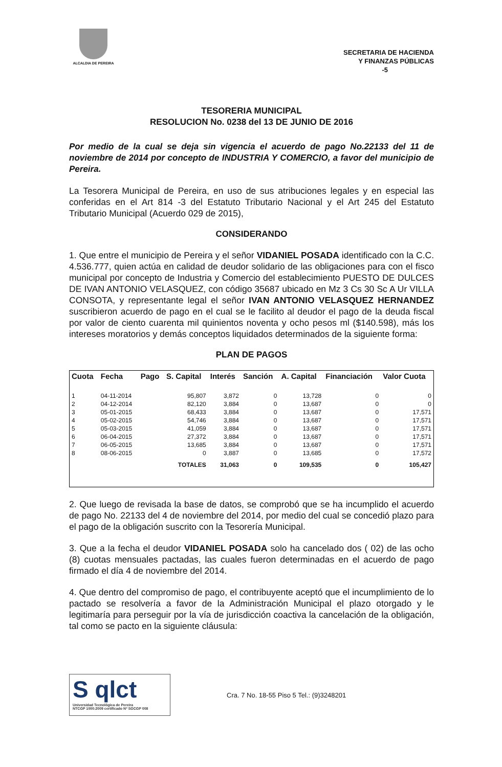ALCALDIA DE PEREIRA
SECRETARIA DE HACIENDA
Y FINANZAS PÚBLICAS
-5
TESORERIA MUNICIPAL
RESOLUCION No. 0238 del 13 DE JUNIO DE 2016
Por medio de la cual se deja sin vigencia el acuerdo de pago No.22133 del 11 de noviembre de 2014 por concepto de INDUSTRIA Y COMERCIO, a favor del municipio de Pereira.
La Tesorera Municipal de Pereira, en uso de sus atribuciones legales y en especial las conferidas en el Art 814 -3 del Estatuto Tributario Nacional y el Art 245 del Estatuto Tributario Municipal (Acuerdo 029 de 2015),
CONSIDERANDO
1. Que entre el municipio de Pereira y el señor VIDANIEL POSADA identificado con la C.C. 4.536.777, quien actúa en calidad de deudor solidario de las obligaciones para con el fisco municipal por concepto de Industria y Comercio del establecimiento PUESTO DE DULCES DE IVAN ANTONIO VELASQUEZ, con código 35687 ubicado en Mz 3 Cs 30 Sc A Ur VILLA CONSOTA, y representante legal el señor IVAN ANTONIO VELASQUEZ HERNANDEZ suscribieron acuerdo de pago en el cual se le facilito al deudor el pago de la deuda fiscal por valor de ciento cuarenta mil quinientos noventa y ocho pesos ml ($140.598), más los intereses moratorios y demás conceptos liquidados determinados de la siguiente forma:
PLAN DE PAGOS
| Cuota | Fecha | Pago | S. Capital | Interés | Sanción | A. Capital | Financiación | Valor Cuota |
| --- | --- | --- | --- | --- | --- | --- | --- | --- |
| 1 | 04-11-2014 | | 95,807 | 3,872 | 0 | 13,728 | 0 | 0 |
| 2 | 04-12-2014 | | 82,120 | 3,884 | 0 | 13,687 | 0 | 0 |
| 3 | 05-01-2015 | | 68,433 | 3,884 | 0 | 13,687 | 0 | 17,571 |
| 4 | 05-02-2015 | | 54,746 | 3,884 | 0 | 13,687 | 0 | 17,571 |
| 5 | 05-03-2015 | | 41,059 | 3,884 | 0 | 13,687 | 0 | 17,571 |
| 6 | 06-04-2015 | | 27,372 | 3,884 | 0 | 13,687 | 0 | 17,571 |
| 7 | 06-05-2015 | | 13,685 | 3,884 | 0 | 13,687 | 0 | 17,571 |
| 8 | 08-06-2015 | | 0 | 3,887 | 0 | 13,685 | 0 | 17,572 |
| | | TOTALES | | 31,063 | 0 | 109,535 | 0 | 105,427 |
2. Que luego de revisada la base de datos, se comprobó que se ha incumplido el acuerdo de pago No. 22133 del 4 de noviembre del 2014, por medio del cual se concedió plazo para el pago de la obligación suscrito con la Tesorería Municipal.
3. Que a la fecha el deudor VIDANIEL POSADA solo ha cancelado dos ( 02) de las ocho (8) cuotas mensuales pactadas, las cuales fueron determinadas en el acuerdo de pago firmado el día 4 de noviembre del 2014.
4. Que dentro del compromiso de pago, el contribuyente aceptó que el incumplimiento de lo pactado se resolvería a favor de la Administración Municipal el plazo otorgado y le legitimaría para perseguir por la vía de jurisdicción coactiva la cancelación de la obligación, tal como se pacto en la siguiente cláusula:
S qlct
Universidad Tecnológica de Pereira
NTCGP 1000:2009 certificado Nº SGCGP 008
Cra. 7 No. 18-55 Piso 5 Tel.: (9)3248201